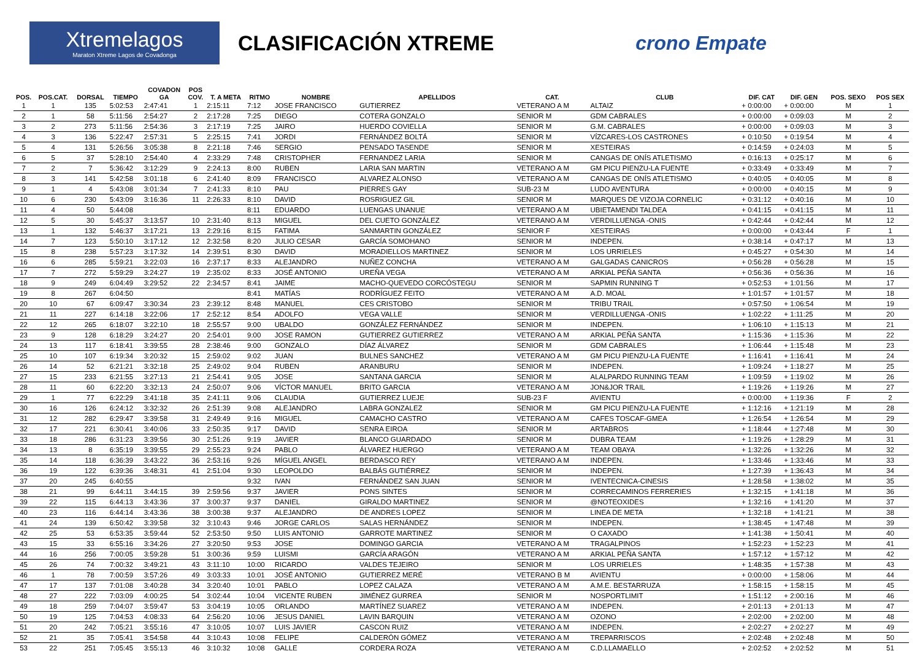Xtremelagos
Maraton Xtreme Lagos de Covadonga
CLASIFICACIÓN XTREME
crono Empate
| | | | | COVADON | POS | | | | | | | | | | |
| --- | --- | --- | --- | --- | --- | --- | --- | --- | --- | --- | --- | --- | --- | --- | --- |
| POS. | POS.CAT. | DORSAL | TIEMPO | GA | COV. | T. A META | RITMO | NOMBRE | APELLIDOS | CAT. | CLUB | DIF. CAT | DIF. GEN | POS. SEXO | POS SEX |
| 1 | 1 | 135 | 5:02:53 | 2:47:41 | 1 | 2:15:11 | 7:12 | JOSE FRANCISCO | GUTIERREZ | VETERANO A M | ALTAIZ | + 0:00:00 | + 0:00:00 | M | 1 |
| 2 | 1 | 58 | 5:11:56 | 2:54:27 | 2 | 2:17:28 | 7:25 | DIEGO | COTERA GONZALO | SENIOR M | GDM CABRALES | + 0:00:00 | + 0:09:03 | M | 2 |
| 3 | 2 | 273 | 5:11:56 | 2:54:36 | 3 | 2:17:19 | 7:25 | JAIRO | HUERDO COVIELLA | SENIOR M | G.M. CABRALES | + 0:00:00 | + 0:09:03 | M | 3 |
| 4 | 3 | 136 | 5:22:47 | 2:57:31 | 5 | 2:25:15 | 7:41 | JORDI | FERNÁNDEZ BOLTÁ | SENIOR M | VÍZCARES-LOS CASTRONES | + 0:10:50 | + 0:19:54 | M | 4 |
| 5 | 4 | 131 | 5:26:56 | 3:05:38 | 8 | 2:21:18 | 7:46 | SERGIO | PENSADO TASENDE | SENIOR M | XESTEIRAS | + 0:14:59 | + 0:24:03 | M | 5 |
| 6 | 5 | 37 | 5:28:10 | 2:54:40 | 4 | 2:33:29 | 7:48 | CRISTOPHER | FERNANDEZ LARIA | SENIOR M | CANGAS DE ONÍS ATLETISMO | + 0:16:13 | + 0:25:17 | M | 6 |
| 7 | 2 | 7 | 5:36:42 | 3:12:29 | 9 | 2:24:13 | 8:00 | RUBEN | LARIA SAN MARTIN | VETERANO A M | GM PICU PIENZU-LA FUENTE | + 0:33:49 | + 0:33:49 | M | 7 |
| 8 | 3 | 141 | 5:42:58 | 3:01:18 | 6 | 2:41:40 | 8:09 | FRANCISCO | ALVAREZ ALONSO | VETERANO A M | CANGAS DE ONÍS ATLETISMO | + 0:40:05 | + 0:40:05 | M | 8 |
| 9 | 1 | 4 | 5:43:08 | 3:01:34 | 7 | 2:41:33 | 8:10 | PAU | PIERRES GAY | SUB-23 M | LUDO AVENTURA | + 0:00:00 | + 0:40:15 | M | 9 |
| 10 | 6 | 230 | 5:43:09 | 3:16:36 | 11 | 2:26:33 | 8:10 | DAVID | ROSRIGUEZ GIL | SENIOR M | MARQUES DE VIZOJA CORNELIC | + 0:31:12 | + 0:40:16 | M | 10 |
| 11 | 4 | 50 | 5:44:08 | | | | 8:11 | EDUARDO | LUENGAS UNANUE | VETERANO A M | UBIETAMENDI TALDEA | + 0:41:15 | + 0:41:15 | M | 11 |
| 12 | 5 | 30 | 5:45:37 | 3:13:57 | 10 | 2:31:40 | 8:13 | MIGUEL | DEL CUETO GONZÁLEZ | VETERANO A M | VERDILLUENGA -ONIS | + 0:42:44 | + 0:42:44 | M | 12 |
| 13 | 1 | 132 | 5:46:37 | 3:17:21 | 13 | 2:29:16 | 8:15 | FATIMA | SANMARTIN GONZÁLEZ | SENIOR F | XESTEIRAS | + 0:00:00 | + 0:43:44 | F | 1 |
| 14 | 7 | 123 | 5:50:10 | 3:17:12 | 12 | 2:32:58 | 8:20 | JULIO CESAR | GARCÍA SOMOHANO | SENIOR M | INDEPEN. | + 0:38:14 | + 0:47:17 | M | 13 |
| 15 | 8 | 238 | 5:57:23 | 3:17:32 | 14 | 2:39:51 | 8:30 | DAVID | MORADIELLOS MARTINEZ | SENIOR M | LOS URRIELES | + 0:45:27 | + 0:54:30 | M | 14 |
| 16 | 6 | 285 | 5:59:21 | 3:22:03 | 16 | 2:37:17 | 8:33 | ALEJANDRO | NUÑEZ CONCHA | VETERANO A M | GALGADAS CANICROS | + 0:56:28 | + 0:56:28 | M | 15 |
| 17 | 7 | 272 | 5:59:29 | 3:24:27 | 19 | 2:35:02 | 8:33 | JOSÉ ANTONIO | UREÑA VEGA | VETERANO A M | ARKIAL PEÑA SANTA | + 0:56:36 | + 0:56:36 | M | 16 |
| 18 | 9 | 249 | 6:04:49 | 3:29:52 | 22 | 2:34:57 | 8:41 | JAIME | MACHO-QUEVEDO CORCÓSTEGU | SENIOR M | SAPMIN RUNNING T | + 0:52:53 | + 1:01:56 | M | 17 |
| 19 | 8 | 267 | 6:04:50 | | | | 8:41 | MATÍAS | RODRÍGUEZ FEITO | VETERANO A M | A.D. MOAL | + 1:01:57 | + 1:01:57 | M | 18 |
| 20 | 10 | 67 | 6:09:47 | 3:30:34 | 23 | 2:39:12 | 8:48 | MANUEL | CES CRISTOBO | SENIOR M | TRIBU TRAIL | + 0:57:50 | + 1:06:54 | M | 19 |
| 21 | 11 | 227 | 6:14:18 | 3:22:06 | 17 | 2:52:12 | 8:54 | ADOLFO | VEGA VALLE | SENIOR M | VERDILLUENGA -ONIS | + 1:02:22 | + 1:11:25 | M | 20 |
| 22 | 12 | 265 | 6:18:07 | 3:22:10 | 18 | 2:55:57 | 9:00 | UBALDO | GONZÁLEZ FERNÁNDEZ | SENIOR M | INDEPEN. | + 1:06:10 | + 1:15:13 | M | 21 |
| 23 | 9 | 128 | 6:18:29 | 3:24:27 | 20 | 2:54:01 | 9:00 | JOSE RAMON | GUTIERREZ GUTIERREZ | VETERANO A M | ARKIAL PEÑA SANTA | + 1:15:36 | + 1:15:36 | M | 22 |
| 24 | 13 | 117 | 6:18:41 | 3:39:55 | 28 | 2:38:46 | 9:00 | GONZALO | DÍAZ ÁLVAREZ | SENIOR M | GDM CABRALES | + 1:06:44 | + 1:15:48 | M | 23 |
| 25 | 10 | 107 | 6:19:34 | 3:20:32 | 15 | 2:59:02 | 9:02 | JUAN | BULNES SANCHEZ | VETERANO A M | GM PICU PIENZU-LA FUENTE | + 1:16:41 | + 1:16:41 | M | 24 |
| 26 | 14 | 52 | 6:21:21 | 3:32:18 | 25 | 2:49:02 | 9:04 | RUBEN | ARANBURU | SENIOR M | INDEPEN. | + 1:09:24 | + 1:18:27 | M | 25 |
| 27 | 15 | 233 | 6:21:55 | 3:27:13 | 21 | 2:54:41 | 9:05 | JOSE | SANTANA GARCIA | SENIOR M | ALALPARDO RUNNING TEAM | + 1:09:59 | + 1:19:02 | M | 26 |
| 28 | 11 | 60 | 6:22:20 | 3:32:13 | 24 | 2:50:07 | 9:06 | VÍCTOR MANUEL | BRITO GARCIA | VETERANO A M | JON&JOR TRAIL | + 1:19:26 | + 1:19:26 | M | 27 |
| 29 | 1 | 77 | 6:22:29 | 3:41:18 | 35 | 2:41:11 | 9:06 | CLAUDIA | GUTIERREZ LUEJE | SUB-23 F | AVIENTU | + 0:00:00 | + 1:19:36 | F | 2 |
| 30 | 16 | 126 | 6:24:12 | 3:32:32 | 26 | 2:51:39 | 9:08 | ALEJANDRO | LABRA GONZALEZ | SENIOR M | GM PICU PIENZU-LA FUENTE | + 1:12:16 | + 1:21:19 | M | 28 |
| 31 | 12 | 282 | 6:29:47 | 3:39:58 | 31 | 2:49:49 | 9:16 | MIGUEL | CAMACHO CASTRO | VETERANO A M | CAFES TOSCAF-GMEA | + 1:26:54 | + 1:26:54 | M | 29 |
| 32 | 17 | 221 | 6:30:41 | 3:40:06 | 33 | 2:50:35 | 9:17 | DAVID | SENRA EIROA | SENIOR M | ARTABROS | + 1:18:44 | + 1:27:48 | M | 30 |
| 33 | 18 | 286 | 6:31:23 | 3:39:56 | 30 | 2:51:26 | 9:19 | JAVIER | BLANCO GUARDADO | SENIOR M | DUBRA TEAM | + 1:19:26 | + 1:28:29 | M | 31 |
| 34 | 13 | 8 | 6:35:19 | 3:39:55 | 29 | 2:55:23 | 9:24 | PABLO | ÁLVAREZ HUERGO | VETERANO A M | TEAM OBAYA | + 1:32:26 | + 1:32:26 | M | 32 |
| 35 | 14 | 118 | 6:36:39 | 3:43:22 | 36 | 2:53:16 | 9:26 | MÍGUEL ANGEL | BERDASCO REY | VETERANO A M | INDEPEN. | + 1:33:46 | + 1:33:46 | M | 33 |
| 36 | 19 | 122 | 6:39:36 | 3:48:31 | 41 | 2:51:04 | 9:30 | LEOPOLDO | BALBÁS GUTIÉRREZ | SENIOR M | INDEPEN. | + 1:27:39 | + 1:36:43 | M | 34 |
| 37 | 20 | 245 | 6:40:55 | | | | 9:32 | IVAN | FERNÁNDEZ SAN JUAN | SENIOR M | IVENTECNICA-CINESIS | + 1:28:58 | + 1:38:02 | M | 35 |
| 38 | 21 | 99 | 6:44:11 | 3:44:15 | 39 | 2:59:56 | 9:37 | JAVIER | PONS SINTES | SENIOR M | CORRECAMINOS FERRERIES | + 1:32:15 | + 1:41:18 | M | 36 |
| 39 | 22 | 115 | 6:44:13 | 3:43:36 | 37 | 3:00:37 | 9:37 | DANIEL | GIRALDO MARTINEZ | SENIOR M | @NOTEOXIDES | + 1:32:16 | + 1:41:20 | M | 37 |
| 40 | 23 | 116 | 6:44:14 | 3:43:36 | 38 | 3:00:38 | 9:37 | ALEJANDRO | DE ANDRES LOPEZ | SENIOR M | LINEA DE META | + 1:32:18 | + 1:41:21 | M | 38 |
| 41 | 24 | 139 | 6:50:42 | 3:39:58 | 32 | 3:10:43 | 9:46 | JORGE CARLOS | SALAS HERNÁNDEZ | SENIOR M | INDEPEN. | + 1:38:45 | + 1:47:48 | M | 39 |
| 42 | 25 | 53 | 6:53:35 | 3:59:44 | 52 | 2:53:50 | 9:50 | LUIS ANTONIO | GARROTE MARTINEZ | SENIOR M | O CAXADO | + 1:41:38 | + 1:50:41 | M | 40 |
| 43 | 15 | 33 | 6:55:16 | 3:34:26 | 27 | 3:20:50 | 9:53 | JOSE | DOMINGO GARCIA | VETERANO A M | TRAGALPINOS | + 1:52:23 | + 1:52:23 | M | 41 |
| 44 | 16 | 256 | 7:00:05 | 3:59:28 | 51 | 3:00:36 | 9:59 | LUISMI | GARCÍA ARAGÓN | VETERANO A M | ARKIAL PEÑA SANTA | + 1:57:12 | + 1:57:12 | M | 42 |
| 45 | 26 | 74 | 7:00:32 | 3:49:21 | 43 | 3:11:10 | 10:00 | RICARDO | VALDES TEJEIRO | SENIOR M | LOS URRIELES | + 1:48:35 | + 1:57:38 | M | 43 |
| 46 | 1 | 78 | 7:00:59 | 3:57:26 | 49 | 3:03:33 | 10:01 | JOSÉ ANTONIO | GUTIERREZ MERÉ | VETERANO B M | AVIENTU | + 0:00:00 | + 1:58:06 | M | 44 |
| 47 | 17 | 137 | 7:01:08 | 3:40:28 | 34 | 3:20:40 | 10:01 | PABLO | LOPEZ CALAZA | VETERANO A M | A.M.E. BESTARRUZA | + 1:58:15 | + 1:58:15 | M | 45 |
| 48 | 27 | 222 | 7:03:09 | 4:00:25 | 54 | 3:02:44 | 10:04 | VICENTE RUBEN | JIMÉNEZ GURREA | SENIOR M | NOSPORTLIMIT | + 1:51:12 | + 2:00:16 | M | 46 |
| 49 | 18 | 259 | 7:04:07 | 3:59:47 | 53 | 3:04:19 | 10:05 | ORLANDO | MARTÍNEZ SUAREZ | VETERANO A M | INDEPEN. | + 2:01:13 | + 2:01:13 | M | 47 |
| 50 | 19 | 125 | 7:04:53 | 4:08:33 | 64 | 2:56:20 | 10:06 | JESUS DANIEL | LAVIN BARQUIN | VETERANO A M | OZONO | + 2:02:00 | + 2:02:00 | M | 48 |
| 51 | 20 | 242 | 7:05:21 | 3:55:16 | 47 | 3:10:05 | 10:07 | LUIS JAVIER | CASCON RUIZ | VETERANO A M | INDEPEN. | + 2:02:27 | + 2:02:27 | M | 49 |
| 52 | 21 | 35 | 7:05:41 | 3:54:58 | 44 | 3:10:43 | 10:08 | FELIPE | CALDERÓN GÓMEZ | VETERANO A M | TREPARRISCOS | + 2:02:48 | + 2:02:48 | M | 50 |
| 53 | 22 | 251 | 7:05:45 | 3:55:13 | 46 | 3:10:32 | 10:08 | GALLE | CORDERA ROZA | VETERANO A M | C.D.LLAMAELLO | + 2:02:52 | + 2:02:52 | M | 51 |